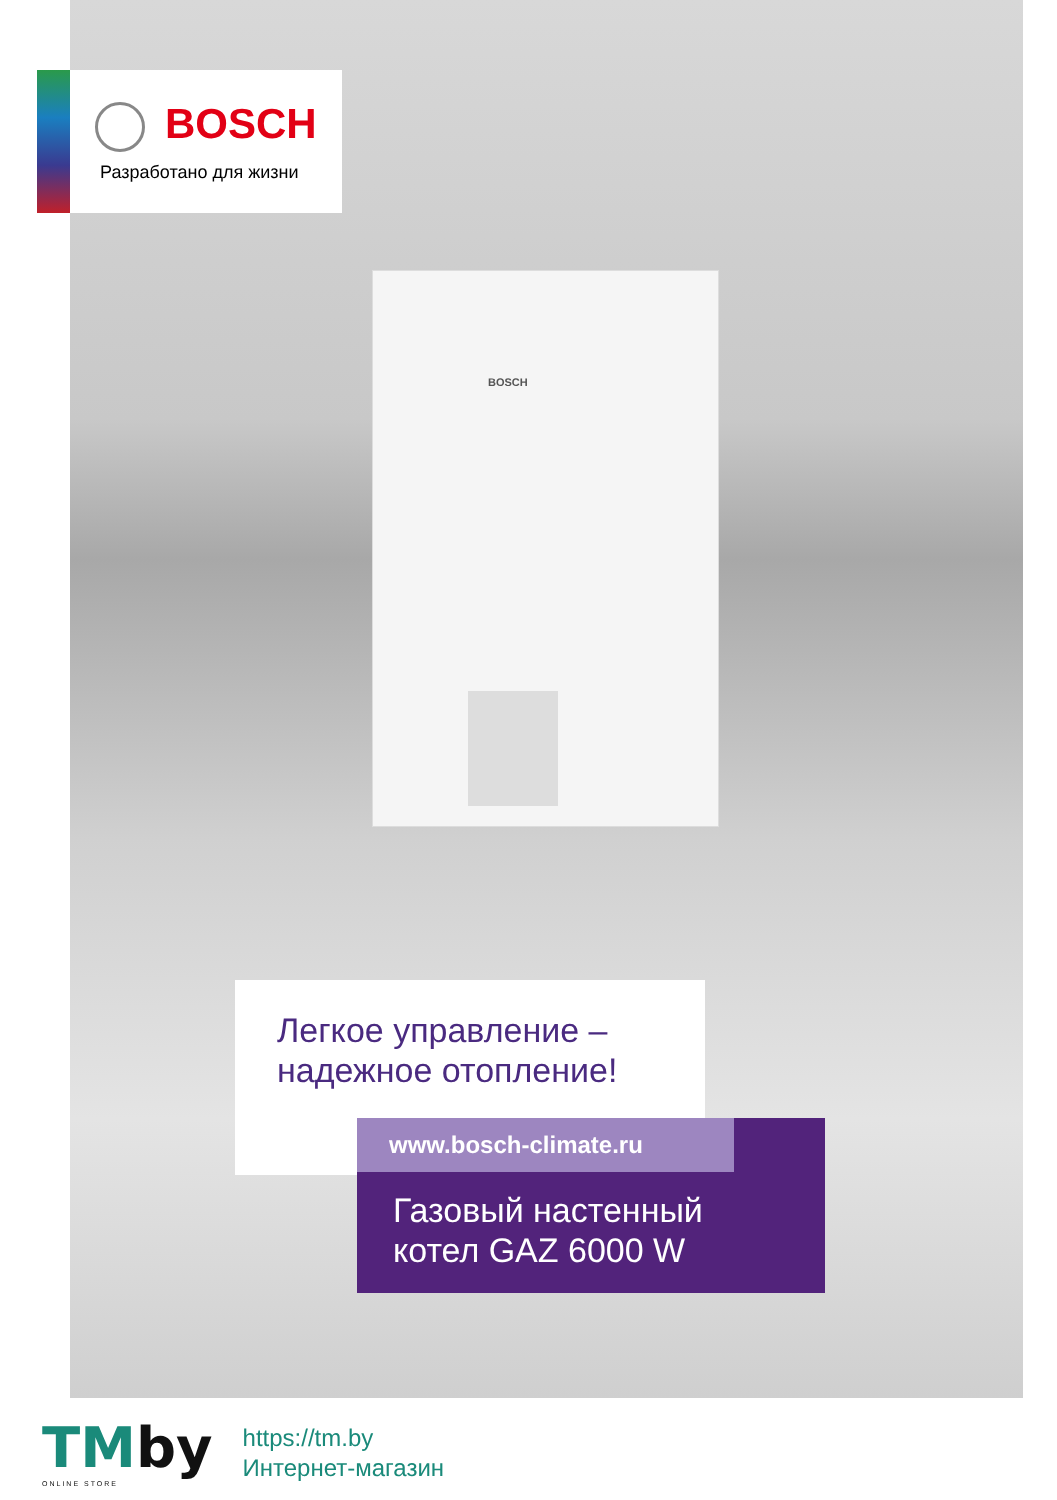BOSCH
Разработано для жизни
BOSCH
Легкое управление –
надежное отопление!
www.bosch-climate.ru
Газовый настенный
котел GAZ 6000 W
TMby
ONLINE STORE
https://tm.by
Интернет-магазин